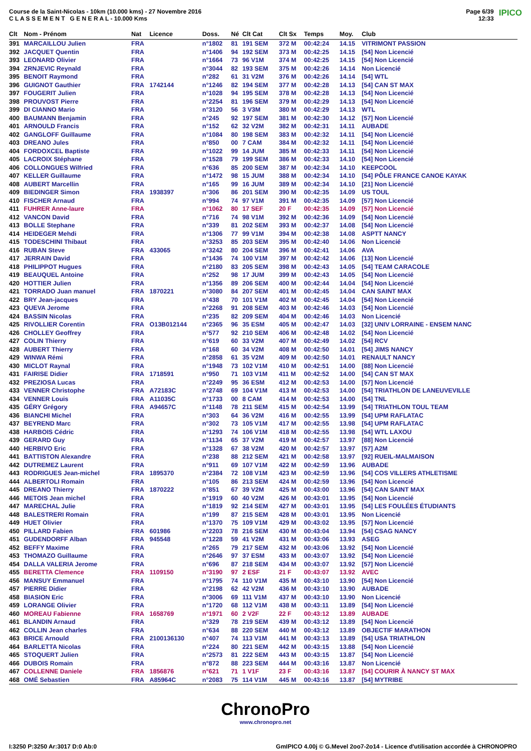Course de la Saint-Nicolas - 10km (10.000 kms) - 27 Novembre 2016
C L A S S E M E N T G E N E R A L - 10.000 Kms
Page 6/39
12:33
IPICO
| Clt | Nom - Prénom | Nat | Licence | Doss. | Né | Clt Cat | Clt Sx | Temps | Moy. | Club |
| --- | --- | --- | --- | --- | --- | --- | --- | --- | --- | --- |
| 391 | MARCAILLOU Julien | FRA | | n°1802 | 81 | 191 SEM | 372 M | 00:42:24 | 14.15 | VITRIMONT PASSION |
| 392 | JACQUET Quentin | FRA | | n°1406 | 94 | 192 SEM | 373 M | 00:42:25 | 14.15 | [54] Non Licencié |
| 393 | LEONARD Olivier | FRA | | n°1664 | 73 | 96 V1M | 374 M | 00:42:25 | 14.15 | [54] Non Licencié |
| 394 | ZRNJEVIC Reynald | FRA | | n°3044 | 82 | 193 SEM | 375 M | 00:42:26 | 14.14 | Non Licencié |
| 395 | BENOIT Raymond | FRA | | n°282 | 61 | 31 V2M | 376 M | 00:42:26 | 14.14 | [54] WTL |
| 396 | GUIGNOT Gauthier | FRA | 1742144 | n°1246 | 82 | 194 SEM | 377 M | 00:42:28 | 14.13 | [54] CAN ST MAX |
| 397 | FOUGERIT Julien | FRA | | n°1028 | 94 | 195 SEM | 378 M | 00:42:28 | 14.13 | [54] Non Licencié |
| 398 | PROUVOST Pierre | FRA | | n°2254 | 81 | 196 SEM | 379 M | 00:42:29 | 14.13 | [54] Non Licencié |
| 399 | DI CIANNO Mario | FRA | | n°3120 | 56 | 3 V3M | 380 M | 00:42:29 | 14.13 | WTL |
| 400 | BAUMANN Benjamin | FRA | | n°245 | 92 | 197 SEM | 381 M | 00:42:30 | 14.12 | [57] Non Licencié |
| 401 | ARNOULD Francis | FRA | | n°152 | 62 | 32 V2M | 382 M | 00:42:31 | 14.11 | AUBADE |
| 402 | GANGLOFF Guillaume | FRA | | n°1084 | 80 | 198 SEM | 383 M | 00:42:32 | 14.11 | [54] Non Licencié |
| 403 | DREANO Jules | FRA | | n°850 | 00 | 7 CAM | 384 M | 00:42:32 | 14.11 | [54] Non Licencié |
| 404 | FORDOXCEL Baptiste | FRA | | n°1022 | 99 | 14 JUM | 385 M | 00:42:33 | 14.11 | [54] Non Licencié |
| 405 | LACROIX Stéphane | FRA | | n°1528 | 79 | 199 SEM | 386 M | 00:42:33 | 14.10 | [54] Non Licencié |
| 406 | COLLONGUES Wilfried | FRA | | n°636 | 85 | 200 SEM | 387 M | 00:42:34 | 14.10 | KEEPCOOL |
| 407 | KELLER Guillaume | FRA | | n°1472 | 98 | 15 JUM | 388 M | 00:42:34 | 14.10 | [54] PÔLE FRANCE CANOE KAYAK |
| 408 | AUBERT Marcellin | FRA | | n°165 | 99 | 16 JUM | 389 M | 00:42:34 | 14.10 | [21] Non Licencié |
| 409 | BIEDINGER Simon | FRA | 1938397 | n°306 | 86 | 201 SEM | 390 M | 00:42:35 | 14.09 | US TOUL |
| 410 | FISCHER Arnaud | FRA | | n°994 | 74 | 97 V1M | 391 M | 00:42:35 | 14.09 | [57] Non Licencié |
| 411 | FUHRER Anne-laure | FRA | | n°1062 | 80 | 17 SEF | 20 F | 00:42:35 | 14.09 | [57] Non Licencié |
| 412 | VANCON David | FRA | | n°716 | 74 | 98 V1M | 392 M | 00:42:36 | 14.09 | [54] Non Licencié |
| 413 | BOLLE Stephane | FRA | | n°339 | 81 | 202 SEM | 393 M | 00:42:37 | 14.08 | [54] Non Licencié |
| 414 | HEIDEGER Mehdi | FRA | | n°1306 | 77 | 99 V1M | 394 M | 00:42:38 | 14.08 | ASPTT NANCY |
| 415 | TODESCHINI Thibaut | FRA | | n°3253 | 85 | 203 SEM | 395 M | 00:42:40 | 14.06 | Non Licencié |
| 416 | RUBAN Steve | FRA | 433065 | n°3242 | 80 | 204 SEM | 396 M | 00:42:41 | 14.06 | AVA |
| 417 | JERRAIN David | FRA | | n°1436 | 74 | 100 V1M | 397 M | 00:42:42 | 14.06 | [13] Non Licencié |
| 418 | PHILIPPOT Hugues | FRA | | n°2180 | 83 | 205 SEM | 398 M | 00:42:43 | 14.05 | [54] TEAM CARACOLE |
| 419 | BEAUQUEL Antoine | FRA | | n°252 | 98 | 17 JUM | 399 M | 00:42:43 | 14.05 | [54] Non Licencié |
| 420 | HOTTIER Julien | FRA | | n°1356 | 89 | 206 SEM | 400 M | 00:42:44 | 14.04 | [54] Non Licencié |
| 421 | TORRADO Juan manuel | FRA | 1870221 | n°3080 | 84 | 207 SEM | 401 M | 00:42:45 | 14.04 | CAN SAINT MAX |
| 422 | BRY Jean-jacques | FRA | | n°438 | 70 | 101 V1M | 402 M | 00:42:45 | 14.04 | [54] Non Licencié |
| 423 | QUEVA Jerome | FRA | | n°2268 | 91 | 208 SEM | 403 M | 00:42:46 | 14.03 | [54] Non Licencié |
| 424 | BASSIN Nicolas | FRA | | n°235 | 82 | 209 SEM | 404 M | 00:42:46 | 14.03 | Non Licencié |
| 425 | RIVOLLIER Corentin | FRA | O13B012144 | n°2365 | 96 | 35 ESM | 405 M | 00:42:47 | 14.03 | [32] UNIV LORRAINE - ENSEM NANC |
| 426 | CHOLLEY Geoffrey | FRA | | n°577 | 92 | 210 SEM | 406 M | 00:42:48 | 14.02 | [54] Non Licencié |
| 427 | COLIN Thierry | FRA | | n°619 | 60 | 33 V2M | 407 M | 00:42:49 | 14.02 | [54] RCV |
| 428 | AUBERT Thierry | FRA | | n°168 | 60 | 34 V2M | 408 M | 00:42:50 | 14.01 | [54] JIMS NANCY |
| 429 | WINWA Rémi | FRA | | n°2858 | 61 | 35 V2M | 409 M | 00:42:50 | 14.01 | RENAULT NANCY |
| 430 | MICLOT Raynal | FRA | | n°1948 | 73 | 102 V1M | 410 M | 00:42:51 | 14.00 | [88] Non Licencié |
| 431 | FAIRISE Didier | FRA | 1718591 | n°950 | 71 | 103 V1M | 411 M | 00:42:52 | 14.00 | [54] CAN ST MAX |
| 432 | PREZIOSA Lucas | FRA | | n°2249 | 95 | 36 ESM | 412 M | 00:42:53 | 14.00 | [57] Non Licencié |
| 433 | VENNER Christophe | FRA | A72183C | n°2748 | 69 | 104 V1M | 413 M | 00:42:53 | 14.00 | [54] TRIATHLON DE LANEUVEVILLE |
| 434 | VENNER Louis | FRA | A11035C | n°1733 | 00 | 8 CAM | 414 M | 00:42:53 | 14.00 | [54] TNL |
| 435 | GÉRY Grégory | FRA | A94657C | n°1148 | 78 | 211 SEM | 415 M | 00:42:54 | 13.99 | [54] TRIATHLON TOUL TEAM |
| 436 | BIANCHI Michel | FRA | | n°303 | 64 | 36 V2M | 416 M | 00:42:55 | 13.99 | [54] UPM RAFLATAC |
| 437 | BEYREND Marc | FRA | | n°302 | 73 | 105 V1M | 417 M | 00:42:55 | 13.98 | [54] UPM RAFLATAC |
| 438 | HARBOIS Cédric | FRA | | n°1293 | 74 | 106 V1M | 418 M | 00:42:55 | 13.98 | [54] WTL LAXOU |
| 439 | GERARD Guy | FRA | | n°1134 | 65 | 37 V2M | 419 M | 00:42:57 | 13.97 | [88] Non Licencié |
| 440 | HERBIVO Eric | FRA | | n°1328 | 67 | 38 V2M | 420 M | 00:42:57 | 13.97 | [57] A2M |
| 441 | BATTISTON Alexandre | FRA | | n°238 | 88 | 212 SEM | 421 M | 00:42:58 | 13.97 | [92] RUEIL-MALMAISON |
| 442 | DUTREMEZ Laurent | FRA | | n°911 | 69 | 107 V1M | 422 M | 00:42:59 | 13.96 | AUBADE |
| 443 | RODRIGUES Jean-michel | FRA | 1895370 | n°2384 | 72 | 108 V1M | 423 M | 00:42:59 | 13.96 | [54] COS VILLERS ATHLETISME |
| 444 | ALBERTOLI Romain | FRA | | n°105 | 86 | 213 SEM | 424 M | 00:42:59 | 13.96 | [54] Non Licencié |
| 445 | DREANO Thierry | FRA | 1870222 | n°851 | 67 | 39 V2M | 425 M | 00:43:00 | 13.96 | [54] CAN SAINT MAX |
| 446 | METOIS Jean michel | FRA | | n°1919 | 60 | 40 V2M | 426 M | 00:43:01 | 13.95 | [54] Non Licencié |
| 447 | MARECHAL Julie | FRA | | n°1819 | 92 | 214 SEM | 427 M | 00:43:01 | 13.95 | [54] LES FOULÉES ÉTUDIANTS |
| 448 | BALESTRERI Romain | FRA | | n°199 | 87 | 215 SEM | 428 M | 00:43:01 | 13.95 | Non Licencié |
| 449 | HUET Olivier | FRA | | n°1370 | 75 | 109 V1M | 429 M | 00:43:02 | 13.95 | [57] Non Licencié |
| 450 | PILLARD Fabien | FRA | 601986 | n°2203 | 78 | 216 SEM | 430 M | 00:43:04 | 13.94 | [54] CSAG NANCY |
| 451 | GUDENDORFF Alban | FRA | 945548 | n°1228 | 59 | 41 V2M | 431 M | 00:43:06 | 13.93 | ASEG |
| 452 | BEFFY Maxime | FRA | | n°265 | 79 | 217 SEM | 432 M | 00:43:06 | 13.92 | [54] Non Licencié |
| 453 | THOMAZO Guillaume | FRA | | n°2646 | 97 | 37 ESM | 433 M | 00:43:07 | 13.92 | [54] Non Licencié |
| 454 | DALLA VALERIA Jerome | FRA | | n°696 | 87 | 218 SEM | 434 M | 00:43:07 | 13.92 | [57] Non Licencié |
| 455 | BERETTA Clemence | FRA | 1109150 | n°3190 | 97 | 2 ESF | 21 F | 00:43:07 | 13.92 | AVEC |
| 456 | MANSUY Emmanuel | FRA | | n°1795 | 74 | 110 V1M | 435 M | 00:43:10 | 13.90 | [54] Non Licencié |
| 457 | PIERRE Didier | FRA | | n°2198 | 62 | 42 V2M | 436 M | 00:43:10 | 13.90 | AUBADE |
| 458 | BIASION Eric | FRA | | n°3006 | 69 | 111 V1M | 437 M | 00:43:10 | 13.90 | Non Licencié |
| 459 | LORANGE Olivier | FRA | | n°1720 | 68 | 112 V1M | 438 M | 00:43:11 | 13.89 | [54] Non Licencié |
| 460 | MOREAU Fabienne | FRA | 1658769 | n°1971 | 60 | 2 V2F | 22 F | 00:43:12 | 13.89 | AUBADE |
| 461 | BLANDIN Arnaud | FRA | | n°329 | 78 | 219 SEM | 439 M | 00:43:12 | 13.89 | [54] Non Licencié |
| 462 | COLLIN Jean charles | FRA | | n°634 | 88 | 220 SEM | 440 M | 00:43:12 | 13.89 | OBJECTIF MARATHON |
| 463 | BRICE Arnould | FRA | 2100136130 | n°407 | 74 | 113 V1M | 441 M | 00:43:13 | 13.89 | [54] USA TRIATHLON |
| 464 | BARLETTA Nicolas | FRA | | n°224 | 80 | 221 SEM | 442 M | 00:43:15 | 13.88 | [54] Non Licencié |
| 465 | STOQUERT Julien | FRA | | n°2573 | 81 | 222 SEM | 443 M | 00:43:15 | 13.87 | [54] Non Licencié |
| 466 | DUBOIS Romain | FRA | | n°872 | 88 | 223 SEM | 444 M | 00:43:16 | 13.87 | Non Licencié |
| 467 | COLLENNE Daniele | FRA | 1856876 | n°621 | 71 | 1 V1F | 23 F | 00:43:16 | 13.87 | [54] COURIR À NANCY ST MAX |
| 468 | OMÉ Sebastien | FRA | A85964C | n°2083 | 75 | 114 V1M | 445 M | 00:43:16 | 13.87 | [54] MYTRIBE |
ChronoPro
www.chronopro.net
I:3250 P:3250 Ar:3017 D:0 Ab:0 GmIPICO 4.00j © G.Mevel 2oo7-2o14 - Licence d'utilisation accordée à CHRONOPRO